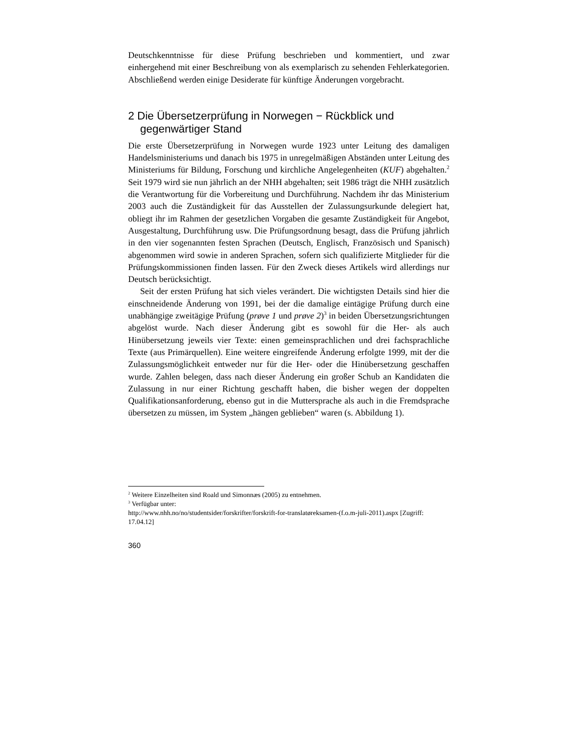Deutschkenntnisse für diese Prüfung beschrieben und kommentiert, und zwar einhergehend mit einer Beschreibung von als exemplarisch zu sehenden Fehlerkategorien. Abschließend werden einige Desiderate für künftige Änderungen vorgebracht.
2 Die Übersetzerprüfung in Norwegen − Rückblick und gegenwärtiger Stand
Die erste Übersetzerprüfung in Norwegen wurde 1923 unter Leitung des damaligen Handelsministeriums und danach bis 1975 in unregelmäßigen Abständen unter Leitung des Ministeriums für Bildung, Forschung und kirchliche Angelegenheiten (KUF) abgehalten.<sup>2</sup> Seit 1979 wird sie nun jährlich an der NHH abgehalten; seit 1986 trägt die NHH zusätzlich die Verantwortung für die Vorbereitung und Durchführung. Nachdem ihr das Ministerium 2003 auch die Zuständigkeit für das Ausstellen der Zulassungsurkunde delegiert hat, obliegt ihr im Rahmen der gesetzlichen Vorgaben die gesamte Zuständigkeit für Angebot, Ausgestaltung, Durchführung usw. Die Prüfungsordnung besagt, dass die Prüfung jährlich in den vier sogenannten festen Sprachen (Deutsch, Englisch, Französisch und Spanisch) abgenommen wird sowie in anderen Sprachen, sofern sich qualifizierte Mitglieder für die Prüfungskommissionen finden lassen. Für den Zweck dieses Artikels wird allerdings nur Deutsch berücksichtigt.
Seit der ersten Prüfung hat sich vieles verändert. Die wichtigsten Details sind hier die einschneidende Änderung von 1991, bei der die damalige eintägige Prüfung durch eine unabhängige zweitägige Prüfung (prøve 1 und prøve 2)<sup>3</sup> in beiden Übersetzungsrichtungen abgelöst wurde. Nach dieser Änderung gibt es sowohl für die Her- als auch Hinübersetzung jeweils vier Texte: einen gemeinsprachlichen und drei fachsprachliche Texte (aus Primärquellen). Eine weitere eingreifende Änderung erfolgte 1999, mit der die Zulassungsmöglichkeit entweder nur für die Her- oder die Hinübersetzung geschaffen wurde. Zahlen belegen, dass nach dieser Änderung ein großer Schub an Kandidaten die Zulassung in nur einer Richtung geschafft haben, die bisher wegen der doppelten Qualifikationsanforderung, ebenso gut in die Muttersprache als auch in die Fremdsprache übersetzen zu müssen, im System „hängen geblieben“ waren (s. Abbildung 1).
<sup>2</sup> Weitere Einzelheiten sind Roald und Simonnæs (2005) zu entnehmen.
<sup>3</sup> Verfügbar unter:
http://www.nhh.no/no/studentsider/forskrifter/forskrift-for-translatøreksamen-(f.o.m-juli-2011).aspx [Zugriff: 17.04.12]
360